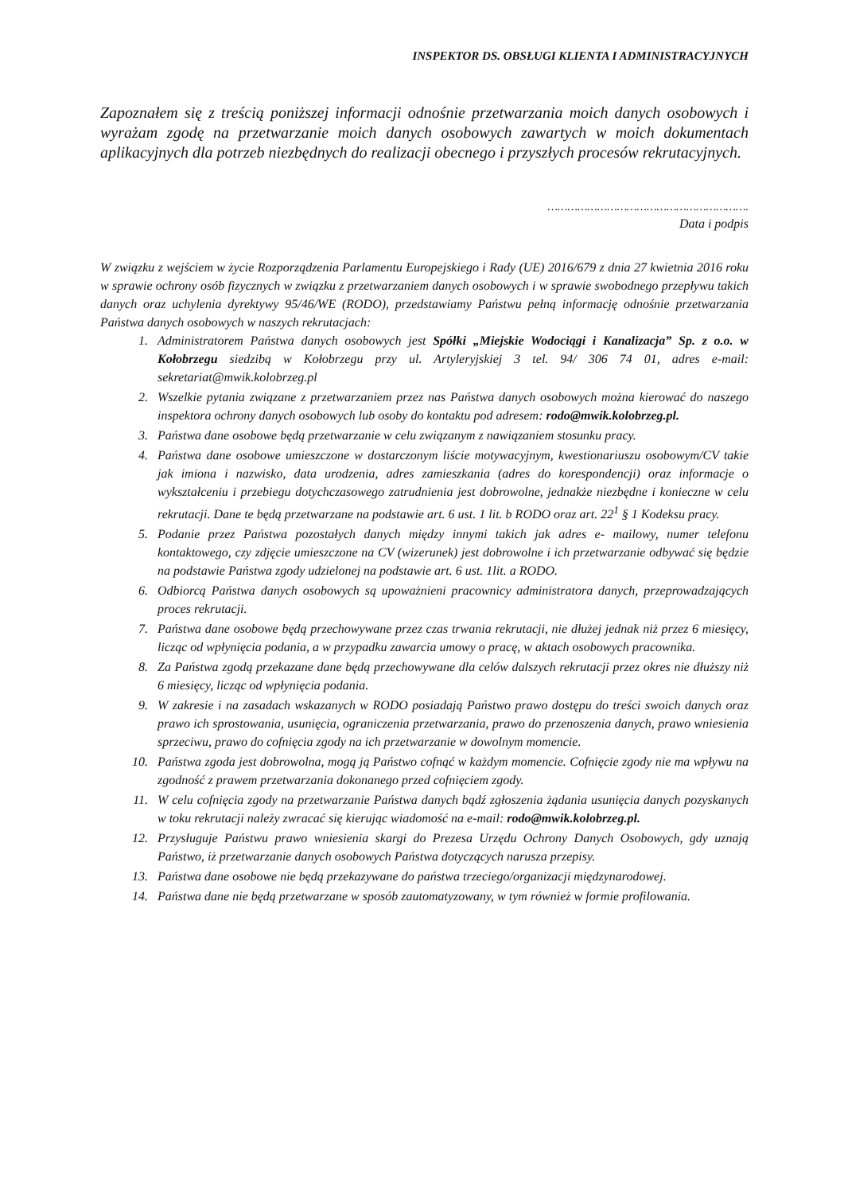INSPEKTOR DS. OBSŁUGI KLIENTA I ADMINISTRACYJNYCH
Zapoznałem się z treścią poniższej informacji odnośnie przetwarzania moich danych osobowych i wyrażam zgodę na przetwarzanie moich danych osobowych zawartych w moich dokumentach aplikacyjnych dla potrzeb niezbędnych do realizacji obecnego i przyszłych procesów rekrutacyjnych.
…………………………………………………….
Data i podpis
W związku z wejściem w życie Rozporządzenia Parlamentu Europejskiego i Rady (UE) 2016/679 z dnia 27 kwietnia 2016 roku w sprawie ochrony osób fizycznych w związku z przetwarzaniem danych osobowych i w sprawie swobodnego przepływu takich danych oraz uchylenia dyrektywy 95/46/WE (RODO), przedstawiamy Państwu pełną informację odnośnie przetwarzania Państwa danych osobowych w naszych rekrutacjach:
1. Administratorem Państwa danych osobowych jest Spółki „Miejskie Wodociągi i Kanalizacja” Sp. z o.o. w Kołobrzegu siedzibą w Kołobrzegu przy ul. Artyleryjskiej 3 tel. 94/ 306 74 01, adres e-mail: sekretariat@mwik.kolobrzeg.pl
2. Wszelkie pytania związane z przetwarzaniem przez nas Państwa danych osobowych można kierować do naszego inspektora ochrony danych osobowych lub osoby do kontaktu pod adresem: rodo@mwik.kolobrzeg.pl.
3. Państwa dane osobowe będą przetwarzanie w celu związanym z nawiązaniem stosunku pracy.
4. Państwa dane osobowe umieszczone w dostarczonym liście motywacyjnym, kwestionariuszu osobowym/CV takie jak imiona i nazwisko, data urodzenia, adres zamieszkania (adres do korespondencji) oraz informacje o wykształceniu i przebiegu dotychczasowego zatrudnienia jest dobrowolne, jednakże niezbędne i konieczne w celu rekrutacji. Dane te będą przetwarzane na podstawie art. 6 ust. 1 lit. b RODO oraz art. 22<sup>1</sup> § 1 Kodeksu pracy.
5. Podanie przez Państwa pozostałych danych między innymi takich jak adres e- mailowy, numer telefonu kontaktowego, czy zdjęcie umieszczone na CV (wizerunek) jest dobrowolne i ich przetwarzanie odbywać się będzie na podstawie Państwa zgody udzielonej na podstawie art. 6 ust. 1lit. a RODO.
6. Odbiorcą Państwa danych osobowych są upoważnieni pracownicy administratora danych, przeprowadzających proces rekrutacji.
7. Państwa dane osobowe będą przechowywane przez czas trwania rekrutacji, nie dłużej jednak niż przez 6 miesięcy, licząc od wpłynięcia podania, a w przypadku zawarcia umowy o pracę, w aktach osobowych pracownika.
8. Za Państwa zgodą przekazane dane będą przechowywane dla celów dalszych rekrutacji przez okres nie dłuższy niż 6 miesięcy, licząc od wpłynięcia podania.
9. W zakresie i na zasadach wskazanych w RODO posiadają Państwo prawo dostępu do treści swoich danych oraz prawo ich sprostowania, usunięcia, ograniczenia przetwarzania, prawo do przenoszenia danych, prawo wniesienia sprzeciwu, prawo do cofnięcia zgody na ich przetwarzanie w dowolnym momencie.
10. Państwa zgoda jest dobrowolna, mogą ją Państwo cofnąć w każdym momencie. Cofnięcie zgody nie ma wpływu na zgodność z prawem przetwarzania dokonanego przed cofnięciem zgody.
11. W celu cofnięcia zgody na przetwarzanie Państwa danych bądź zgłoszenia żądania usunięcia danych pozyskanych w toku rekrutacji należy zwracać się kierując wiadomość na e-mail: rodo@mwik.kolobrzeg.pl.
12. Przysługuje Państwu prawo wniesienia skargi do Prezesa Urzędu Ochrony Danych Osobowych, gdy uznają Państwo, iż przetwarzanie danych osobowych Państwa dotyczących narusza przepisy.
13. Państwa dane osobowe nie będą przekazywane do państwa trzeciego/organizacji międzynarodowej.
14. Państwa dane nie będą przetwarzane w sposób zautomatyzowany, w tym również w formie profilowania.